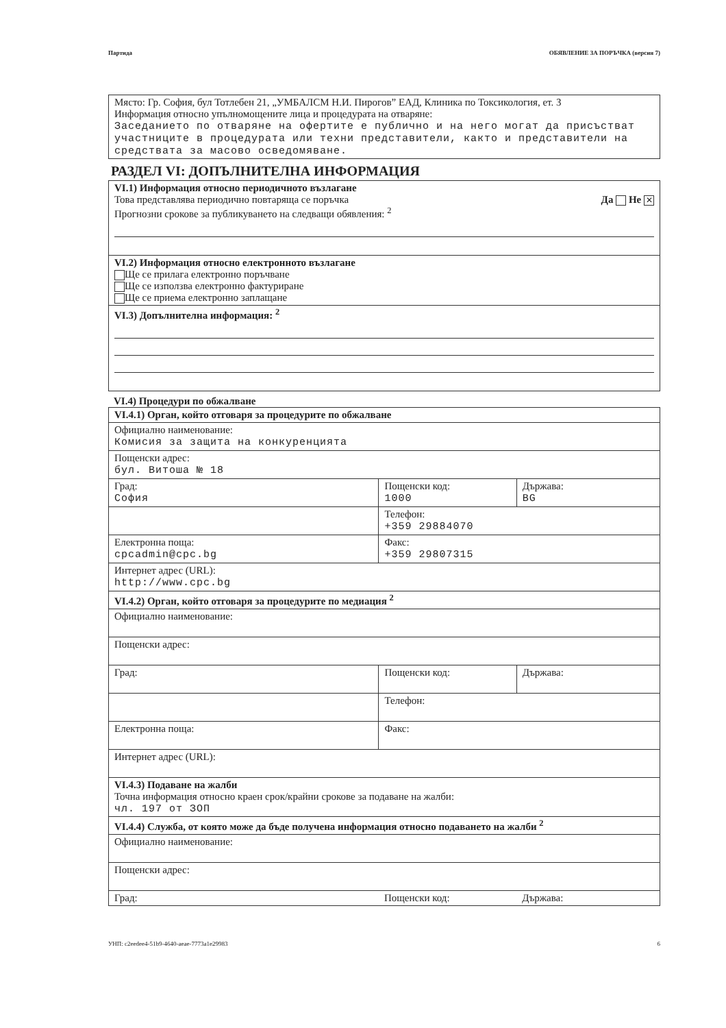Партида ОБЯВЛЕНИЕ ЗА ПОРЪЧКА (версия 7)
Място: Гр. София, бул Тотлебен 21, „УМБАЛСМ Н.И. Пирогов” ЕАД, Клиника по Токсикология, ет. 3
Информация относно упълномощените лица и процедурата на отваряне:
Заседанието по отваряне на офертите е публично и на него могат да присъстват участниците в процедурата или техни представители, както и представители на средствата за масово осведомяване.
РАЗДЕЛ VI: ДОПЪЛНИТЕЛНА ИНФОРМАЦИЯ
| VI.1) Информация относно периодичното възлагане Да Не ✕ Това представлява периодично повтаряща се поръчка Прогнозни срокове за публикуването на следващи обявления: <sup>2</sup> |
| VI.2) Информация относно електронното възлагане Ще се прилага електронно поръчване Ще се използва електронно фактуриране Ще се приема електронно заплащане |
| VI.3) Допълнителна информация: <sup>2</sup> |
VI.4) Процедури по обжалване
| VI.4.1) Орган, който отговаря за процедурите по обжалване | | |
| Официално наименование: Комисия за защита на конкуренцията | | |
| Пощенски адрес: бул. Витоша № 18 | | |
| Град: София | Пощенски код: 1000 | Държава: BG |
| | Телефон: +359 29884070 | |
| Електронна поща: cpcadmin@cpc.bg | Факс: +359 29807315 | |
| Интернет адрес (URL): http://www.cpc.bg | | |
| VI.4.2) Орган, който отговаря за процедурите по медиация <sup>2</sup> | | |
| Официално наименование: | | |
| Пощенски адрес: | | |
| Град: | Пощенски код: | Държава: |
| | Телефон: | |
| Електронна поща: | Факс: | |
| Интернет адрес (URL): | | |
| VI.4.3) Подаване на жалби Точна информация относно краен срок/крайни срокове за подаване на жалби: чл. 197 от ЗОП | | |
| VI.4.4) Служба, от която може да бъде получена информация относно подаването на жалби <sup>2</sup> | | |
| Официално наименование: | | |
| Пощенски адрес: | | |
| Град: | Пощенски код: | Държава: |
УНП: c2eedee4-51b9-4640-aeae-7773a1e29983 6